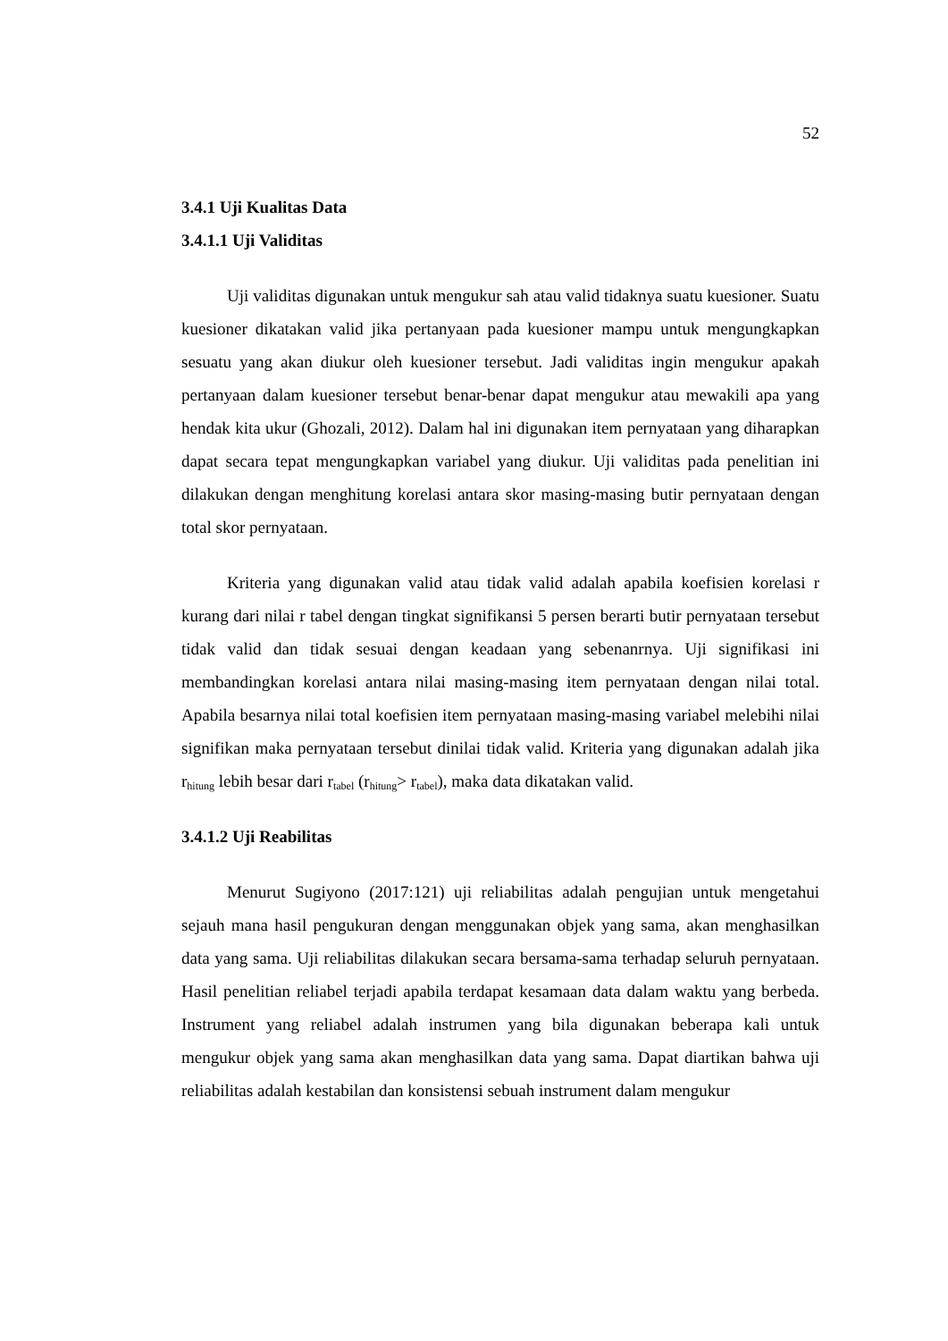52
3.4.1 Uji Kualitas Data
3.4.1.1 Uji Validitas
Uji validitas digunakan untuk mengukur sah atau valid tidaknya suatu kuesioner. Suatu kuesioner dikatakan valid jika pertanyaan pada kuesioner mampu untuk mengungkapkan sesuatu yang akan diukur oleh kuesioner tersebut. Jadi validitas ingin mengukur apakah pertanyaan dalam kuesioner tersebut benar-benar dapat mengukur atau mewakili apa yang hendak kita ukur (Ghozali, 2012). Dalam hal ini digunakan item pernyataan yang diharapkan dapat secara tepat mengungkapkan variabel yang diukur. Uji validitas pada penelitian ini dilakukan dengan menghitung korelasi antara skor masing-masing butir pernyataan dengan total skor pernyataan.
Kriteria yang digunakan valid atau tidak valid adalah apabila koefisien korelasi r kurang dari nilai r tabel dengan tingkat signifikansi 5 persen berarti butir pernyataan tersebut tidak valid dan tidak sesuai dengan keadaan yang sebenanrnya. Uji signifikasi ini membandingkan korelasi antara nilai masing-masing item pernyataan dengan nilai total. Apabila besarnya nilai total koefisien item pernyataan masing-masing variabel melebihi nilai signifikan maka pernyataan tersebut dinilai tidak valid. Kriteria yang digunakan adalah jika r<sub>hitung</sub> lebih besar dari r<sub>tabel</sub> (r<sub>hitung</sub>> r<sub>tabel</sub>), maka data dikatakan valid.
3.4.1.2 Uji Reabilitas
Menurut Sugiyono (2017:121) uji reliabilitas adalah pengujian untuk mengetahui sejauh mana hasil pengukuran dengan menggunakan objek yang sama, akan menghasilkan data yang sama. Uji reliabilitas dilakukan secara bersama-sama terhadap seluruh pernyataan. Hasil penelitian reliabel terjadi apabila terdapat kesamaan data dalam waktu yang berbeda. Instrument yang reliabel adalah instrumen yang bila digunakan beberapa kali untuk mengukur objek yang sama akan menghasilkan data yang sama. Dapat diartikan bahwa uji reliabilitas adalah kestabilan dan konsistensi sebuah instrument dalam mengukur